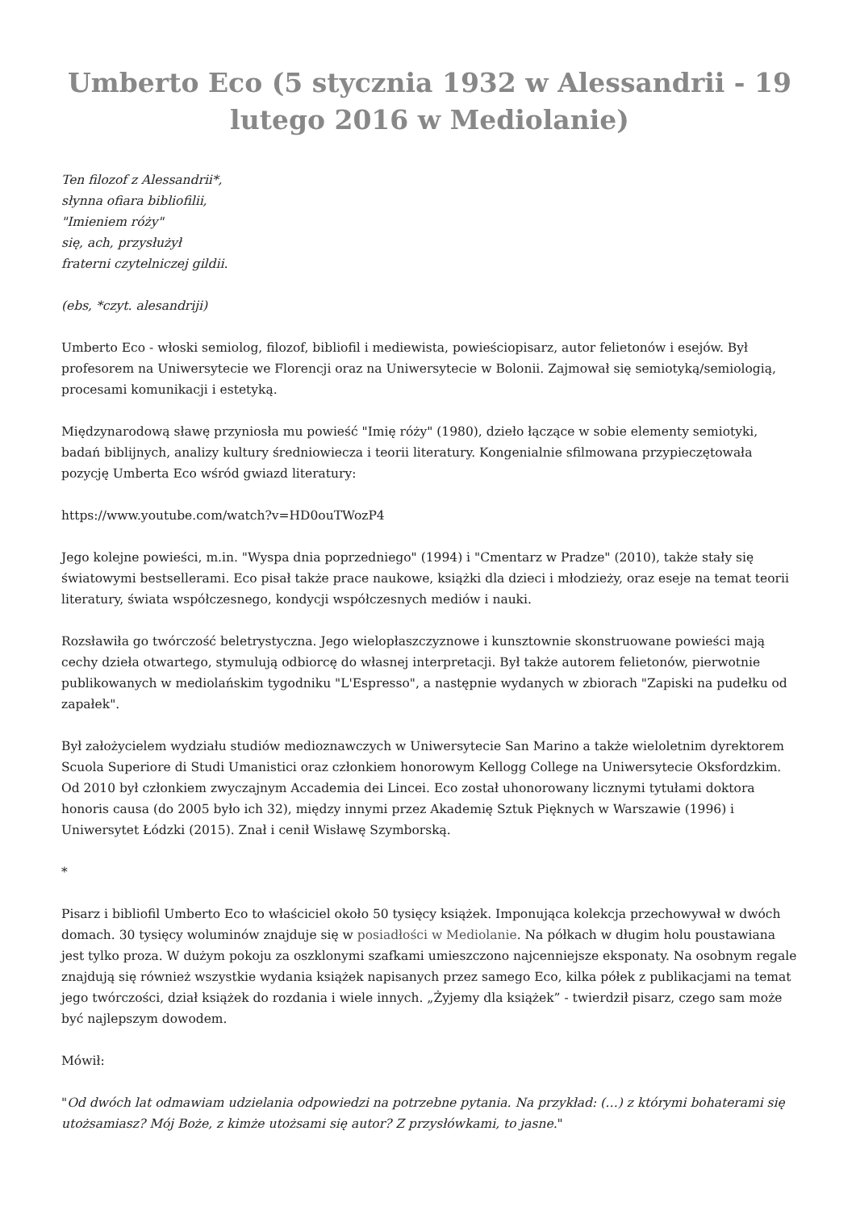Umberto Eco (5 stycznia 1932 w Alessandrii - 19 lutego 2016 w Mediolanie)
Ten filozof z Alessandrii*,
słynna ofiara bibliofilii,
"Imieniem róży"
się, ach, przysłużył
fraterni czytelniczej gildii.
(ebs, *czyt. alesandriji)
Umberto Eco - włoski semiolog, filozof, bibliofil i mediewista, powieściopisarz, autor felietonów i esejów. Był profesorem na Uniwersytecie we Florencji oraz na Uniwersytecie w Bolonii. Zajmował się semiotyką/semiologią, procesami komunikacji i estetyką.
Międzynarodową sławę przyniosła mu powieść "Imię róży" (1980), dzieło łączące w sobie elementy semiotyki, badań biblijnych, analizy kultury średniowiecza i teorii literatury. Kongenialnie sfilmowana przypieczętowała pozycję Umberta Eco wśród gwiazd literatury:
https://www.youtube.com/watch?v=HD0ouTWozP4
Jego kolejne powieści, m.in. "Wyspa dnia poprzedniego" (1994) i "Cmentarz w Pradze" (2010), także stały się światowymi bestsellerami. Eco pisał także prace naukowe, książki dla dzieci i młodzieży, oraz eseje na temat teorii literatury, świata współczesnego, kondycji współczesnych mediów i nauki.
Rozsławiła go twórczość beletrystyczna. Jego wielopłaszczyznowe i kunsztownie skonstruowane powieści mają cechy dzieła otwartego, stymulują odbiorcę do własnej interpretacji. Był także autorem felietonów, pierwotnie publikowanych w mediolańskim tygodniku "L'Espresso", a następnie wydanych w zbiorach "Zapiski na pudełku od zapałek".
Był założycielem wydziału studiów medioznawczych w Uniwersytecie San Marino a także wieloletnim dyrektorem Scuola Superiore di Studi Umanistici oraz członkiem honorowym Kellogg College na Uniwersytecie Oksfordzkim. Od 2010 był członkiem zwyczajnym Accademia dei Lincei. Eco został uhonorowany licznymi tytułami doktora honoris causa (do 2005 było ich 32), między innymi przez Akademię Sztuk Pięknych w Warszawie (1996) i Uniwersytet Łódzki (2015). Znał i cenił Wisławę Szymborską.
*
Pisarz i bibliofil Umberto Eco to właściciel około 50 tysięcy książek. Imponująca kolekcja przechowywał w dwóch domach. 30 tysięcy woluminów znajduje się w posiadłości w Mediolanie. Na półkach w długim holu poustawiana jest tylko proza. W dużym pokoju za oszklonymi szafkami umieszczono najcenniejsze eksponaty. Na osobnym regale znajdują się również wszystkie wydania książek napisanych przez samego Eco, kilka półek z publikacjami na temat jego twórczości, dział książek do rozdania i wiele innych. „Żyjemy dla książek” - twierdził pisarz, czego sam może być najlepszym dowodem.
Mówił:
"Od dwóch lat odmawiam udzielania odpowiedzi na potrzebne pytania. Na przykład: (…) z którymi bohaterami się utożsamiasz? Mój Boże, z kimże utożsami się autor? Z przysłówkami, to jasne."